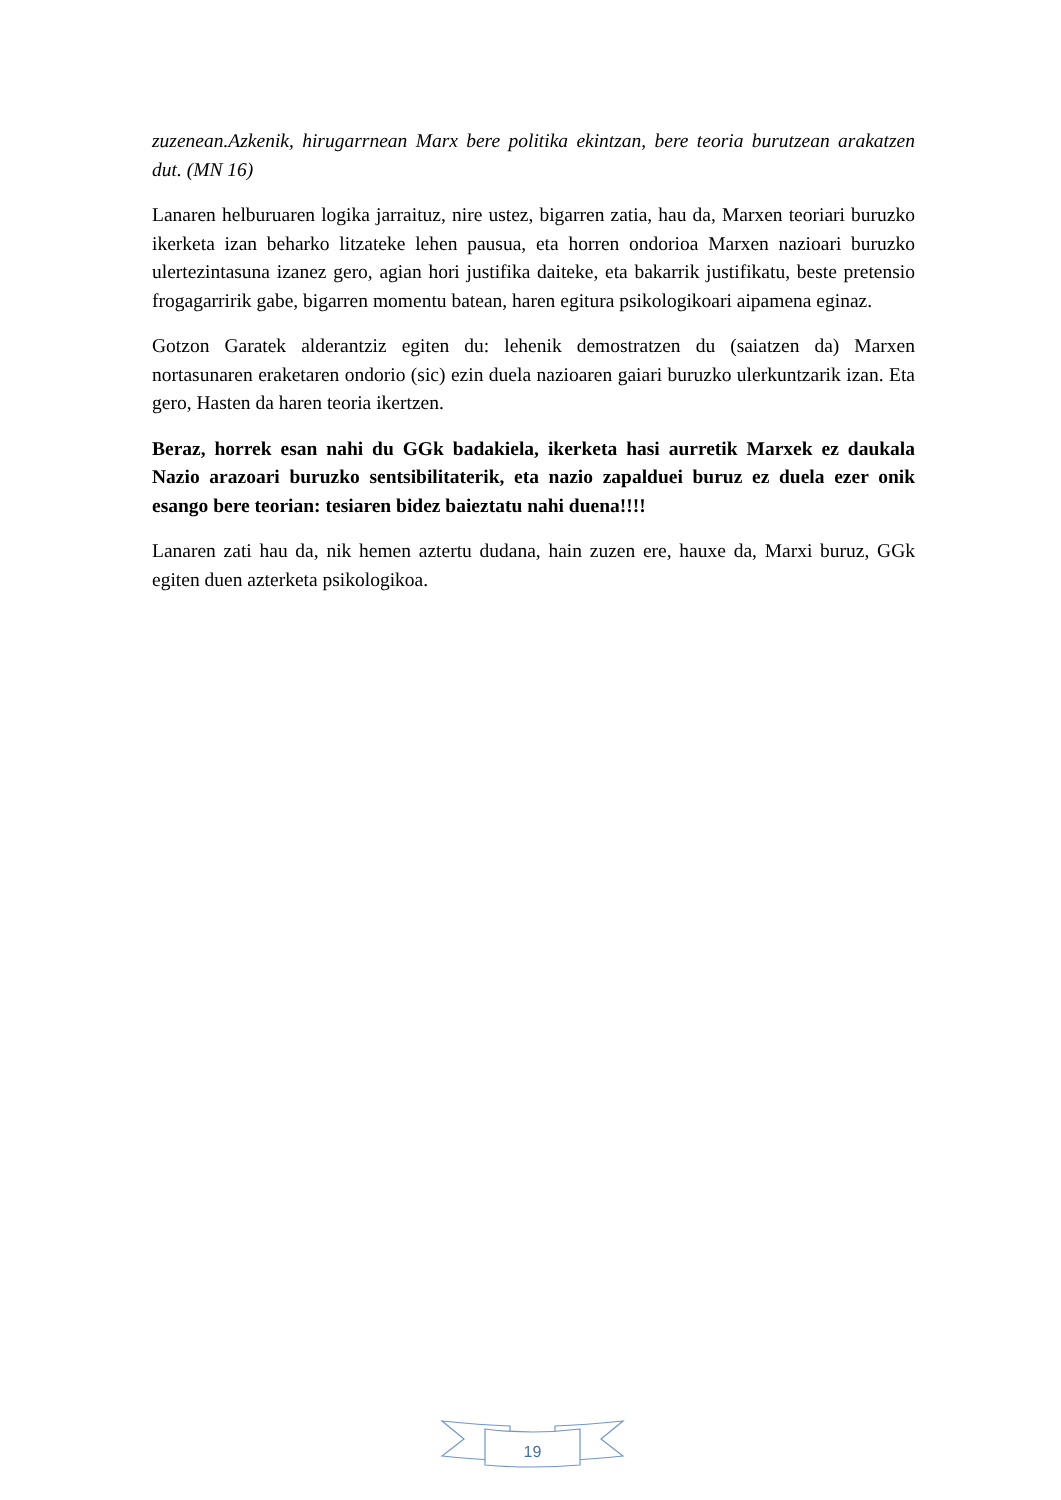zuzenean.Azkenik, hirugarrnean Marx bere politika ekintzan, bere teoria burutzean arakatzen dut. (MN 16)
Lanaren helburuaren logika jarraituz, nire ustez, bigarren zatia, hau da, Marxen teoriari buruzko ikerketa izan beharko litzateke lehen pausua, eta horren ondorioa Marxen nazioari buruzko ulertezintasuna izanez gero, agian hori justifika daiteke, eta bakarrik justifikatu, beste pretensio frogagarririk gabe, bigarren momentu batean, haren egitura psikologikoari aipamena eginaz.
Gotzon Garatek alderantziz egiten du: lehenik demostratzen du (saiatzen da) Marxen nortasunaren eraketaren ondorio (sic) ezin duela nazioaren gaiari buruzko ulerkuntzarik izan. Eta gero, Hasten da haren teoria ikertzen.
Beraz, horrek esan nahi du GGk badakiela, ikerketa hasi aurretik Marxek ez daukala Nazio arazoari buruzko sentsibilitaterik, eta nazio zapalduei buruz ez duela ezer onik esango bere teorian: tesiaren bidez baieztatu nahi duena!!!!
Lanaren zati hau da, nik hemen aztertu dudana, hain zuzen ere, hauxe da, Marxi buruz, GGk egiten duen azterketa psikologikoa.
19